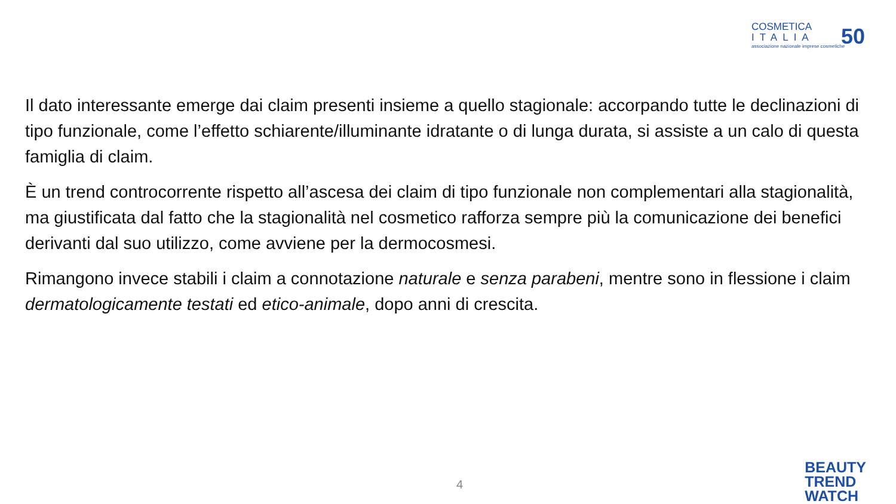COSMETICA
ITALIA
associazione nazionale imprese cosmetiche
50
Il dato interessante emerge dai claim presenti insieme a quello stagionale: accorpando tutte le declinazioni di tipo funzionale, come l’effetto schiarente/illuminante idratante o di lunga durata, si assiste a un calo di questa famiglia di claim.
È un trend controcorrente rispetto all’ascesa dei claim di tipo funzionale non complementari alla stagionalità, ma giustificata dal fatto che la stagionalità nel cosmetico rafforza sempre più la comunicazione dei benefici derivanti dal suo utilizzo, come avviene per la dermocosmesi.
Rimangono invece stabili i claim a connotazione naturale e senza parabeni, mentre sono in flessione i claim dermatologicamente testati ed etico-animale, dopo anni di crescita.
4
BEAUTY
TREND
WATCH